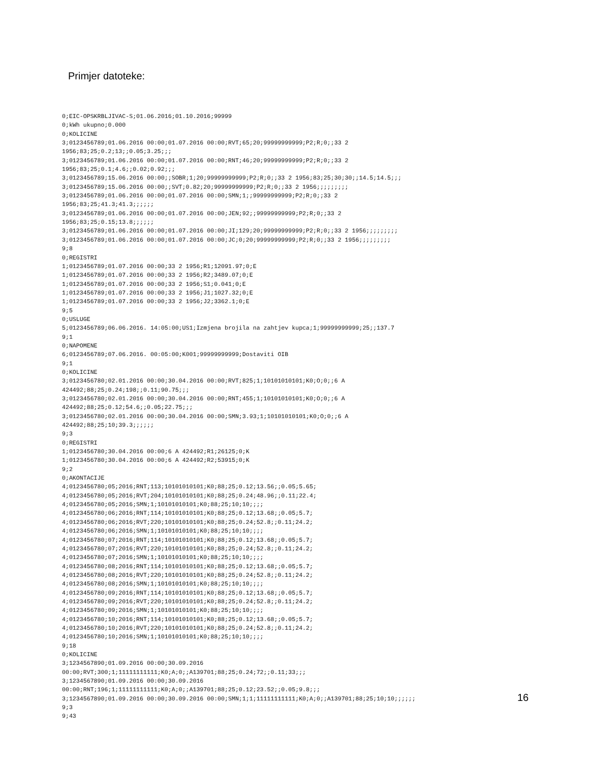Primjer datoteke:
0;EIC-OPSKRBLJIVAC-S;01.06.2016;01.10.2016;99999
0;kWh ukupno;0.000
0;KOLICINE
3;0123456789;01.06.2016 00:00;01.07.2016 00:00;RVT;65;20;99999999999;P2;R;0;;33 2
1956;83;25;0.2;13;;0.05;3.25;;;
3;0123456789;01.06.2016 00:00;01.07.2016 00:00;RNT;46;20;99999999999;P2;R;0;;33 2
1956;83;25;0.1;4.6;;0.02;0.92;;;
3;0123456789;15.06.2016 00:00;;SOBR;1;20;99999999999;P2;R;0;;33 2 1956;83;25;30;30;;14.5;14.5;;;
3;0123456789;15.06.2016 00:00;;SVT;0.82;20;99999999999;P2;R;0;;33 2 1956;;;;;;;;;
3;0123456789;01.06.2016 00:00;01.07.2016 00:00;SMN;1;;99999999999;P2;R;0;;33 2
1956;83;25;41.3;41.3;;;;;;
3;0123456789;01.06.2016 00:00;01.07.2016 00:00;JEN;92;;99999999999;P2;R;0;;33 2
1956;83;25;0.15;13.8;;;;;;
3;0123456789;01.06.2016 00:00;01.07.2016 00:00;JI;129;20;99999999999;P2;R;0;;33 2 1956;;;;;;;;;
3;0123456789;01.06.2016 00:00;01.07.2016 00:00;JC;0;20;99999999999;P2;R;0;;33 2 1956;;;;;;;;;
9;8
0;REGISTRI
1;0123456789;01.07.2016 00:00;33 2 1956;R1;12091.97;0;E
1;0123456789;01.07.2016 00:00;33 2 1956;R2;3489.07;0;E
1;0123456789;01.07.2016 00:00;33 2 1956;S1;0.041;0;E
1;0123456789;01.07.2016 00:00;33 2 1956;J1;1027.32;0;E
1;0123456789;01.07.2016 00:00;33 2 1956;J2;3362.1;0;E
9;5
0;USLUGE
5;0123456789;06.06.2016. 14:05:00;US1;Izmjena brojila na zahtjev kupca;1;99999999999;25;;137.7
9;1
0;NAPOMENE
6;0123456789;07.06.2016. 00:05:00;K001;99999999999;Dostaviti OIB
9;1
0;KOLICINE
3;0123456780;02.01.2016 00:00;30.04.2016 00:00;RVT;825;1;10101010101;K0;O;0;;6 A
424492;88;25;0.24;198;;0.11;90.75;;;
3;0123456780;02.01.2016 00:00;30.04.2016 00:00;RNT;455;1;10101010101;K0;O;0;;6 A
424492;88;25;0.12;54.6;;0.05;22.75;;;
3;0123456780;02.01.2016 00:00;30.04.2016 00:00;SMN;3.93;1;10101010101;K0;O;0;;6 A
424492;88;25;10;39.3;;;;;;
9;3
0;REGISTRI
1;0123456780;30.04.2016 00:00;6 A 424492;R1;26125;0;K
1;0123456780;30.04.2016 00:00;6 A 424492;R2;53915;0;K
9;2
0;AKONTACIJE
4;0123456780;05;2016;RNT;113;10101010101;K0;88;25;0.12;13.56;;0.05;5.65;
4;0123456780;05;2016;RVT;204;10101010101;K0;88;25;0.24;48.96;;0.11;22.4;
4;0123456780;05;2016;SMN;1;10101010101;K0;88;25;10;10;;;;
4;0123456780;06;2016;RNT;114;10101010101;K0;88;25;0.12;13.68;;0.05;5.7;
4;0123456780;06;2016;RVT;220;10101010101;K0;88;25;0.24;52.8;;0.11;24.2;
4;0123456780;06;2016;SMN;1;10101010101;K0;88;25;10;10;;;;
4;0123456780;07;2016;RNT;114;10101010101;K0;88;25;0.12;13.68;;0.05;5.7;
4;0123456780;07;2016;RVT;220;10101010101;K0;88;25;0.24;52.8;;0.11;24.2;
4;0123456780;07;2016;SMN;1;10101010101;K0;88;25;10;10;;;;
4;0123456780;08;2016;RNT;114;10101010101;K0;88;25;0.12;13.68;;0.05;5.7;
4;0123456780;08;2016;RVT;220;10101010101;K0;88;25;0.24;52.8;;0.11;24.2;
4;0123456780;08;2016;SMN;1;10101010101;K0;88;25;10;10;;;;
4;0123456780;09;2016;RNT;114;10101010101;K0;88;25;0.12;13.68;;0.05;5.7;
4;0123456780;09;2016;RVT;220;10101010101;K0;88;25;0.24;52.8;;0.11;24.2;
4;0123456780;09;2016;SMN;1;10101010101;K0;88;25;10;10;;;;
4;0123456780;10;2016;RNT;114;10101010101;K0;88;25;0.12;13.68;;0.05;5.7;
4;0123456780;10;2016;RVT;220;10101010101;K0;88;25;0.24;52.8;;0.11;24.2;
4;0123456780;10;2016;SMN;1;10101010101;K0;88;25;10;10;;;;
9;18
0;KOLICINE
3;1234567890;01.09.2016 00:00;30.09.2016
00:00;RVT;300;1;11111111111;K0;A;0;;A139701;88;25;0.24;72;;0.11;33;;;
3;1234567890;01.09.2016 00:00;30.09.2016
00:00;RNT;196;1;11111111111;K0;A;0;;A139701;88;25;0.12;23.52;;0.05;9.8;;;
3;1234567890;01.09.2016 00:00;30.09.2016 00:00;SMN;1;1;11111111111;K0;A;0;;A139701;88;25;10;10;;;;;;
9;3
9;43
16